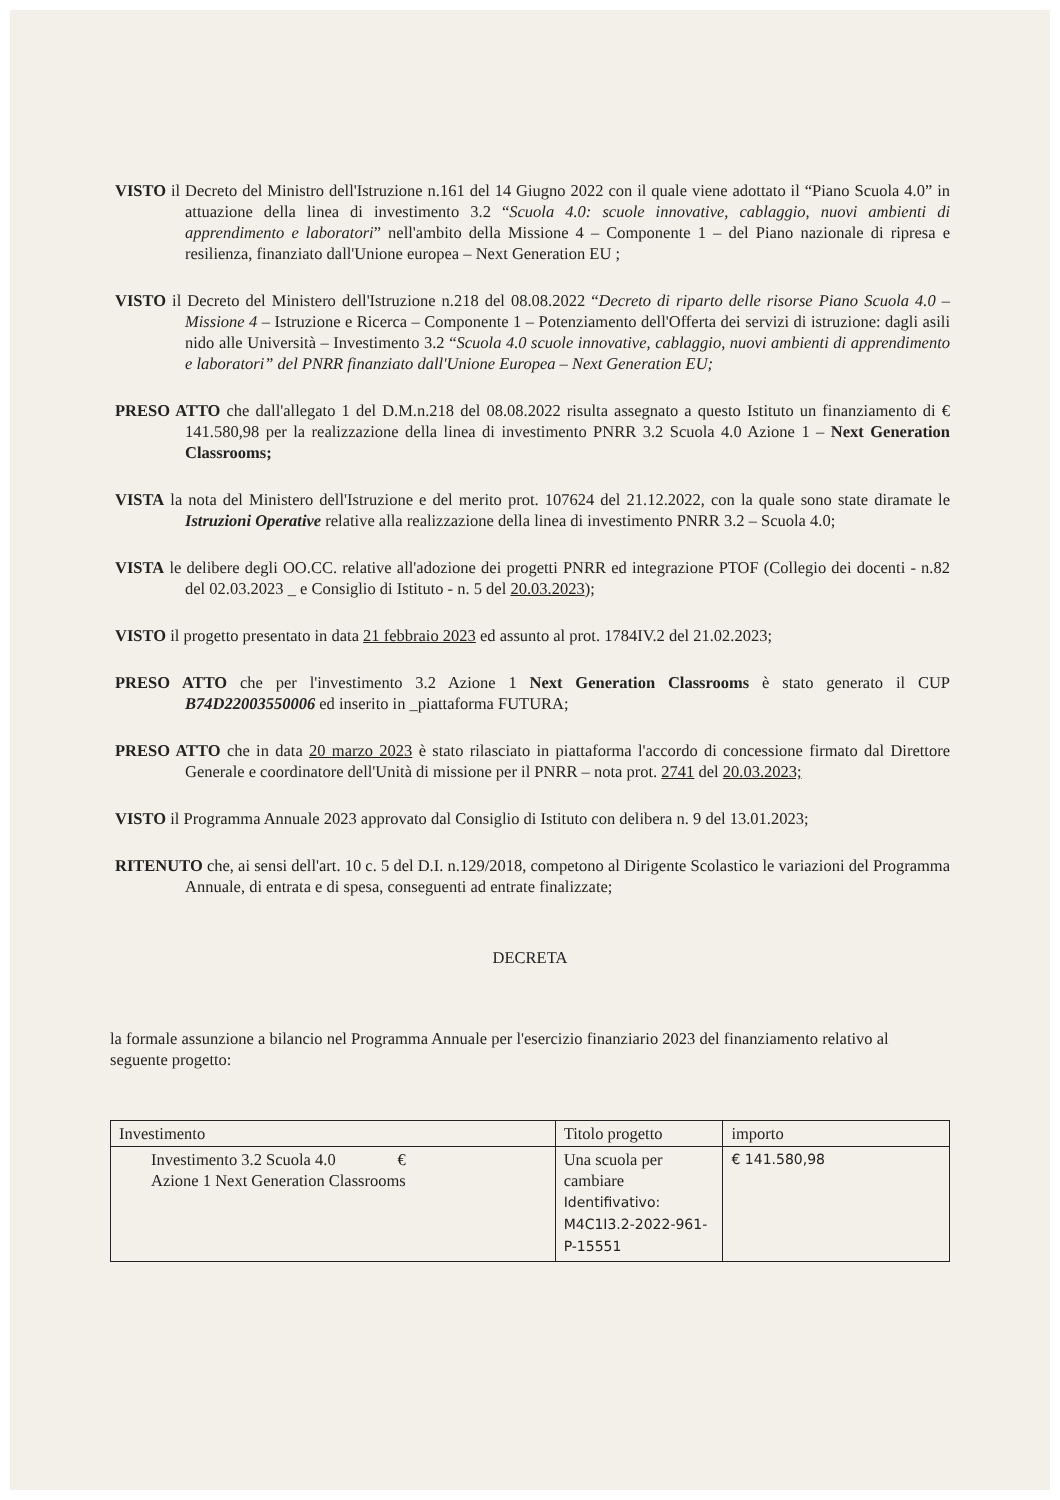VISTO il Decreto del Ministro dell'Istruzione n.161 del 14 Giugno 2022 con il quale viene adottato il “Piano Scuola 4.0” in attuazione della linea di investimento 3.2 “Scuola 4.0: scuole innovative, cablaggio, nuovi ambienti di apprendimento e laboratori” nell'ambito della Missione 4 – Componente 1 – del Piano nazionale di ripresa e resilienza, finanziato dall'Unione europea – Next Generation EU ;
VISTO il Decreto del Ministero dell'Istruzione n.218 del 08.08.2022 “Decreto di riparto delle risorse Piano Scuola 4.0 – Missione 4 – Istruzione e Ricerca – Componente 1 – Potenziamento dell'Offerta dei servizi di istruzione: dagli asili nido alle Università – Investimento 3.2 “Scuola 4.0 scuole innovative, cablaggio, nuovi ambienti di apprendimento e laboratori” del PNRR finanziato dall'Unione Europea – Next Generation EU;
PRESO ATTO che dall'allegato 1 del D.M.n.218 del 08.08.2022 risulta assegnato a questo Istituto un finanziamento di € 141.580,98 per la realizzazione della linea di investimento PNRR 3.2 Scuola 4.0 Azione 1 – Next Generation Classrooms;
VISTA la nota del Ministero dell'Istruzione e del merito prot. 107624 del 21.12.2022, con la quale sono state diramate le Istruzioni Operative relative alla realizzazione della linea di investimento PNRR 3.2 – Scuola 4.0;
VISTA le delibere degli OO.CC. relative all'adozione dei progetti PNRR ed integrazione PTOF (Collegio dei docenti - n.82 del 02.03.2023 _ e Consiglio di Istituto - n. 5 del 20.03.2023);
VISTO il progetto presentato in data 21 febbraio 2023 ed assunto al prot. 1784IV.2 del 21.02.2023;
PRESO ATTO che per l'investimento 3.2 Azione 1 Next Generation Classrooms è stato generato il CUP B74D22003550006 ed inserito in _piattaforma FUTURA;
PRESO ATTO che in data 20 marzo 2023 è stato rilasciato in piattaforma l'accordo di concessione firmato dal Direttore Generale e coordinatore dell'Unità di missione per il PNRR – nota prot. 2741 del 20.03.2023;
VISTO il Programma Annuale 2023 approvato dal Consiglio di Istituto con delibera n. 9 del 13.01.2023;
RITENUTO che, ai sensi dell'art. 10 c. 5 del D.I. n.129/2018, competono al Dirigente Scolastico le variazioni del Programma Annuale, di entrata e di spesa, conseguenti ad entrate finalizzate;
DECRETA
la formale assunzione a bilancio nel Programma Annuale per l'esercizio finanziario 2023 del finanziamento relativo al seguente progetto:
| Investimento | Titolo progetto | importo |
| Investimento 3.2 Scuola 4.0 € Azione 1 Next Generation Classrooms | Una scuola per cambiare Identifivativo: M4C1I3.2-2022-961-P-15551 | € 141.580,98 |